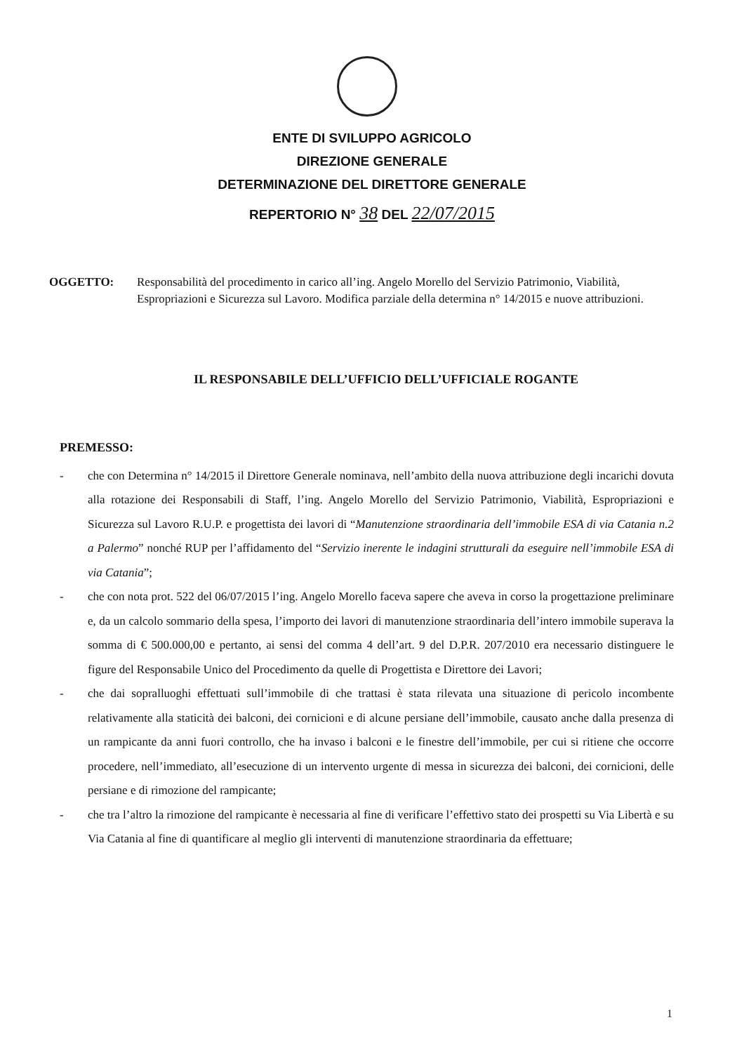ENTE DI SVILUPPO AGRICOLO
DIREZIONE GENERALE
DETERMINAZIONE DEL DIRETTORE GENERALE
REPERTORIO N° 38 DEL 22/07/2015
OGGETTO: Responsabilità del procedimento in carico all’ing. Angelo Morello del Servizio Patrimonio, Viabilità, Espropriazioni e Sicurezza sul Lavoro. Modifica parziale della determina n° 14/2015 e nuove attribuzioni.
IL RESPONSABILE DELL’UFFICIO DELL’UFFICIALE ROGANTE
PREMESSO:
- che con Determina n° 14/2015 il Direttore Generale nominava, nell’ambito della nuova attribuzione degli incarichi dovuta alla rotazione dei Responsabili di Staff, l’ing. Angelo Morello del Servizio Patrimonio, Viabilità, Espropriazioni e Sicurezza sul Lavoro R.U.P. e progettista dei lavori di “Manutenzione straordinaria dell’immobile ESA di via Catania n.2 a Palermo” nonché RUP per l’affidamento del “Servizio inerente le indagini strutturali da eseguire nell’immobile ESA di via Catania”;
- che con nota prot. 522 del 06/07/2015 l’ing. Angelo Morello faceva sapere che aveva in corso la progettazione preliminare e, da un calcolo sommario della spesa, l’importo dei lavori di manutenzione straordinaria dell’intero immobile superava la somma di € 500.000,00 e pertanto, ai sensi del comma 4 dell’art. 9 del D.P.R. 207/2010 era necessario distinguere le figure del Responsabile Unico del Procedimento da quelle di Progettista e Direttore dei Lavori;
- che dai sopralluoghi effettuati sull’immobile di che trattasi è stata rilevata una situazione di pericolo incombente relativamente alla staticità dei balconi, dei cornicioni e di alcune persiane dell’immobile, causato anche dalla presenza di un rampicante da anni fuori controllo, che ha invaso i balconi e le finestre dell’immobile, per cui si ritiene che occorre procedere, nell’immediato, all’esecuzione di un intervento urgente di messa in sicurezza dei balconi, dei cornicioni, delle persiane e di rimozione del rampicante;
- che tra l’altro la rimozione del rampicante è necessaria al fine di verificare l’effettivo stato dei prospetti su Via Libertà e su Via Catania al fine di quantificare al meglio gli interventi di manutenzione straordinaria da effettuare;
1